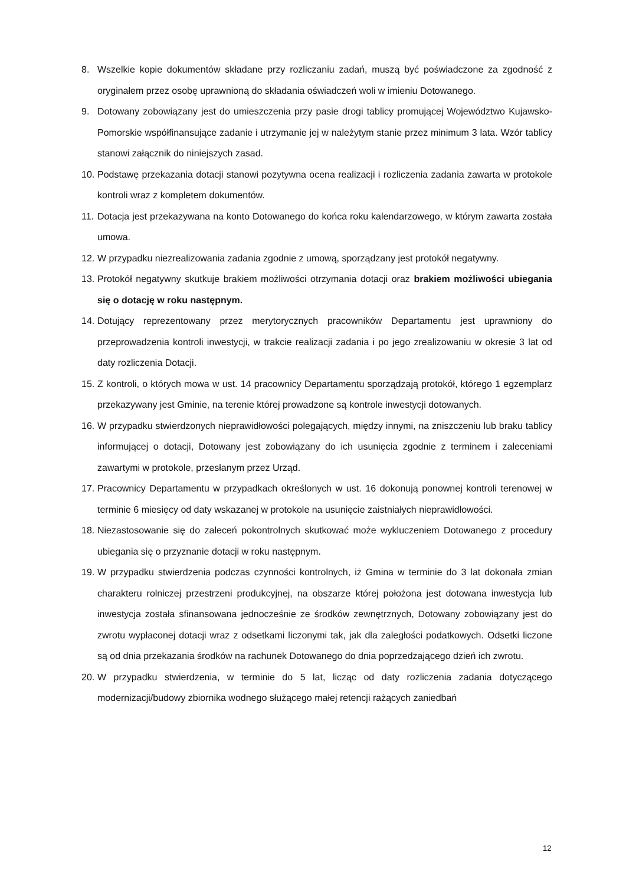8. Wszelkie kopie dokumentów składane przy rozliczaniu zadań, muszą być poświadczone za zgodność z oryginałem przez osobę uprawnioną do składania oświadczeń woli w imieniu Dotowanego.
9. Dotowany zobowiązany jest do umieszczenia przy pasie drogi tablicy promującej Województwo Kujawsko-Pomorskie współfinansujące zadanie i utrzymanie jej w należytym stanie przez minimum 3 lata. Wzór tablicy stanowi załącznik do niniejszych zasad.
10. Podstawę przekazania dotacji stanowi pozytywna ocena realizacji i rozliczenia zadania zawarta w protokole kontroli wraz z kompletem dokumentów.
11. Dotacja jest przekazywana na konto Dotowanego do końca roku kalendarzowego, w którym zawarta została umowa.
12. W przypadku niezrealizowania zadania zgodnie z umową, sporządzany jest protokół negatywny.
13. Protokół negatywny skutkuje brakiem możliwości otrzymania dotacji oraz brakiem możliwości ubiegania się o dotację w roku następnym.
14. Dotujący reprezentowany przez merytorycznych pracowników Departamentu jest uprawniony do przeprowadzenia kontroli inwestycji, w trakcie realizacji zadania i po jego zrealizowaniu w okresie 3 lat od daty rozliczenia Dotacji.
15. Z kontroli, o których mowa w ust. 14 pracownicy Departamentu sporządzają protokół, którego 1 egzemplarz przekazywany jest Gminie, na terenie której prowadzone są kontrole inwestycji dotowanych.
16. W przypadku stwierdzonych nieprawidłowości polegających, między innymi, na zniszczeniu lub braku tablicy informującej o dotacji, Dotowany jest zobowiązany do ich usunięcia zgodnie z terminem i zaleceniami zawartymi w protokole, przesłanym przez Urząd.
17. Pracownicy Departamentu w przypadkach określonych w ust. 16 dokonują ponownej kontroli terenowej w terminie 6 miesięcy od daty wskazanej w protokole na usunięcie zaistniałych nieprawidłowości.
18. Niezastosowanie się do zaleceń pokontrolnych skutkować może wykluczeniem Dotowanego z procedury ubiegania się o przyznanie dotacji w roku następnym.
19. W przypadku stwierdzenia podczas czynności kontrolnych, iż Gmina w terminie do 3 lat dokonała zmian charakteru rolniczej przestrzeni produkcyjnej, na obszarze której położona jest dotowana inwestycja lub inwestycja została sfinansowana jednocześnie ze środków zewnętrznych, Dotowany zobowiązany jest do zwrotu wypłaconej dotacji wraz z odsetkami liczonymi tak, jak dla zaległości podatkowych. Odsetki liczone są od dnia przekazania środków na rachunek Dotowanego do dnia poprzedzającego dzień ich zwrotu.
20. W przypadku stwierdzenia, w terminie do 5 lat, licząc od daty rozliczenia zadania dotyczącego modernizacji/budowy zbiornika wodnego służącego małej retencji rażących zaniedbań
12